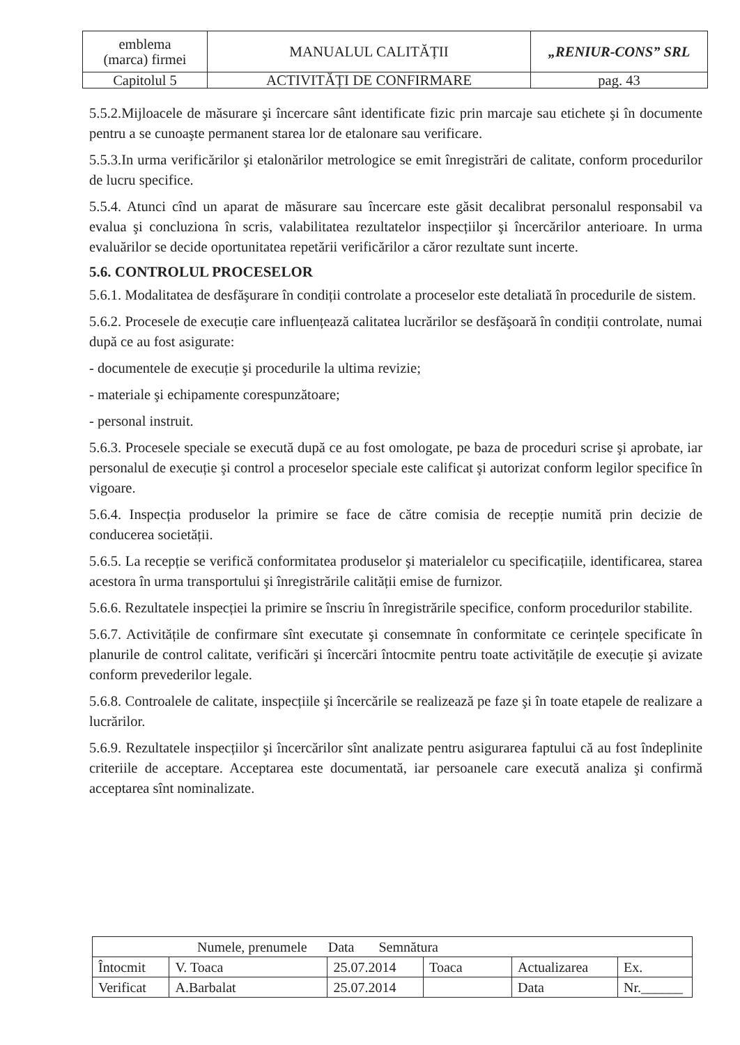| emblema (marca) firmei | MANUALUL CALITĂȚII | „RENIUR-CONS” SRL |
| Capitolul 5 | ACTIVITĂȚI DE CONFIRMARE | pag. 43 |
5.5.2.Mijloacele de măsurare şi încercare sânt identificate fizic prin marcaje sau etichete şi în documente pentru a se cunoaşte permanent starea lor de etalonare sau verificare.
5.5.3.In urma verificărilor şi etalonărilor metrologice se emit înregistrări de calitate, conform procedurilor de lucru specifice.
5.5.4. Atunci cînd un aparat de măsurare sau încercare este găsit decalibrat personalul responsabil va evalua şi concluziona în scris, valabilitatea rezultatelor inspecțiilor şi încercărilor anterioare. In urma evaluărilor se decide oportunitatea repetării verificărilor a căror rezultate sunt incerte.
5.6. CONTROLUL PROCESELOR
5.6.1. Modalitatea de desfăşurare în condiții controlate a proceselor este detaliată în procedurile de sistem.
5.6.2. Procesele de execuție care influențează calitatea lucrărilor se desfăşoară în condiții controlate, numai după ce au fost asigurate:
- documentele de execuție şi procedurile la ultima revizie;
- materiale şi echipamente corespunzătoare;
- personal instruit.
5.6.3. Procesele speciale se execută după ce au fost omologate, pe baza de proceduri scrise şi aprobate, iar personalul de execuție şi control a proceselor speciale este calificat şi autorizat conform legilor specifice în vigoare.
5.6.4. Inspecția produselor la primire se face de către comisia de recepție numită prin decizie de conducerea societății.
5.6.5. La recepție se verifică conformitatea produselor şi materialelor cu specificațiile, identificarea, starea acestora în urma transportului şi înregistrările calității emise de furnizor.
5.6.6. Rezultatele inspecției la primire se înscriu în înregistrările specifice, conform procedurilor stabilite.
5.6.7. Activitățile de confirmare sînt executate şi consemnate în conformitate ce cerințele specificate în planurile de control calitate, verificări şi încercări întocmite pentru toate activitățile de execuție şi avizate conform prevederilor legale.
5.6.8. Controalele de calitate, inspecțiile şi încercările se realizează pe faze şi în toate etapele de realizare a lucrărilor.
5.6.9. Rezultatele inspecțiilor şi încercărilor sînt analizate pentru asigurarea faptului că au fost îndeplinite criteriile de acceptare. Acceptarea este documentată, iar persoanele care execută analiza şi confirmă acceptarea sînt nominalizate.
| Numele, prenumele Data Semnătura | | | | | |
| Întocmit | V. Toaca | 25.07.2014 | Toaca | Actualizarea | Ex. |
| Verificat | A.Barbalat | 25.07.2014 | | Data | Nr.______ |